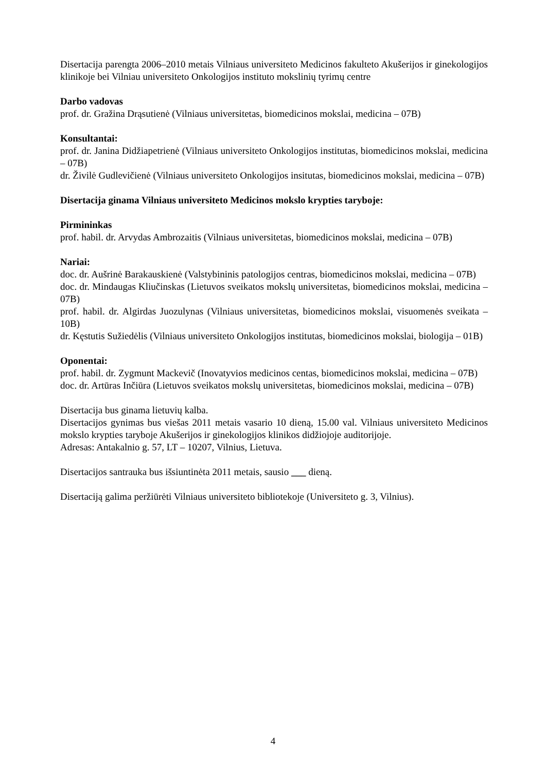Disertacija parengta 2006–2010 metais Vilniaus universiteto Medicinos fakulteto Akušerijos ir ginekologijos klinikoje bei Vilniau universiteto Onkologijos instituto mokslinių tyrimų centre
Darbo vadovas
prof. dr. Gražina Drąsutienė (Vilniaus universitetas, biomedicinos mokslai, medicina – 07B)
Konsultantai:
prof. dr. Janina Didžiapetrienė (Vilniaus universiteto Onkologijos institutas, biomedicinos mokslai, medicina – 07B)
dr. Živilė Gudlevičienė (Vilniaus universiteto Onkologijos insitutas, biomedicinos mokslai, medicina – 07B)
Disertacija ginama Vilniaus universiteto Medicinos mokslo krypties taryboje:
Pirmininkas
prof. habil. dr. Arvydas Ambrozaitis (Vilniaus universitetas, biomedicinos mokslai, medicina – 07B)
Nariai:
doc. dr. Aušrinė Barakauskienė (Valstybininis patologijos centras, biomedicinos mokslai, medicina – 07B)
doc. dr. Mindaugas Kliučinskas (Lietuvos sveikatos mokslų universitetas, biomedicinos mokslai, medicina – 07B)
prof. habil. dr. Algirdas Juozulynas (Vilniaus universitetas, biomedicinos mokslai, visuomenės sveikata – 10B)
dr. Kęstutis Sužiedėlis (Vilniaus universiteto Onkologijos institutas, biomedicinos mokslai, biologija – 01B)
Oponentai:
prof. habil. dr. Zygmunt Mackevič (Inovatyvios medicinos centas, biomedicinos mokslai, medicina – 07B)
doc. dr. Artūras Inčiūra (Lietuvos sveikatos mokslų universitetas, biomedicinos mokslai, medicina – 07B)
Disertacija bus ginama lietuvių kalba.
Disertacijos gynimas bus viešas 2011 metais vasario 10 dieną, 15.00 val. Vilniaus universiteto Medicinos mokslo krypties taryboje Akušerijos ir ginekologijos klinikos didžiojoje auditorijoje.
Adresas: Antakalnio g. 57, LT – 10207, Vilnius, Lietuva.
Disertacijos santrauka bus išsiuntinėta 2011 metais, sausio ___ dieną.
Disertaciją galima peržiūrėti Vilniaus universiteto bibliotekoje (Universiteto g. 3, Vilnius).
4